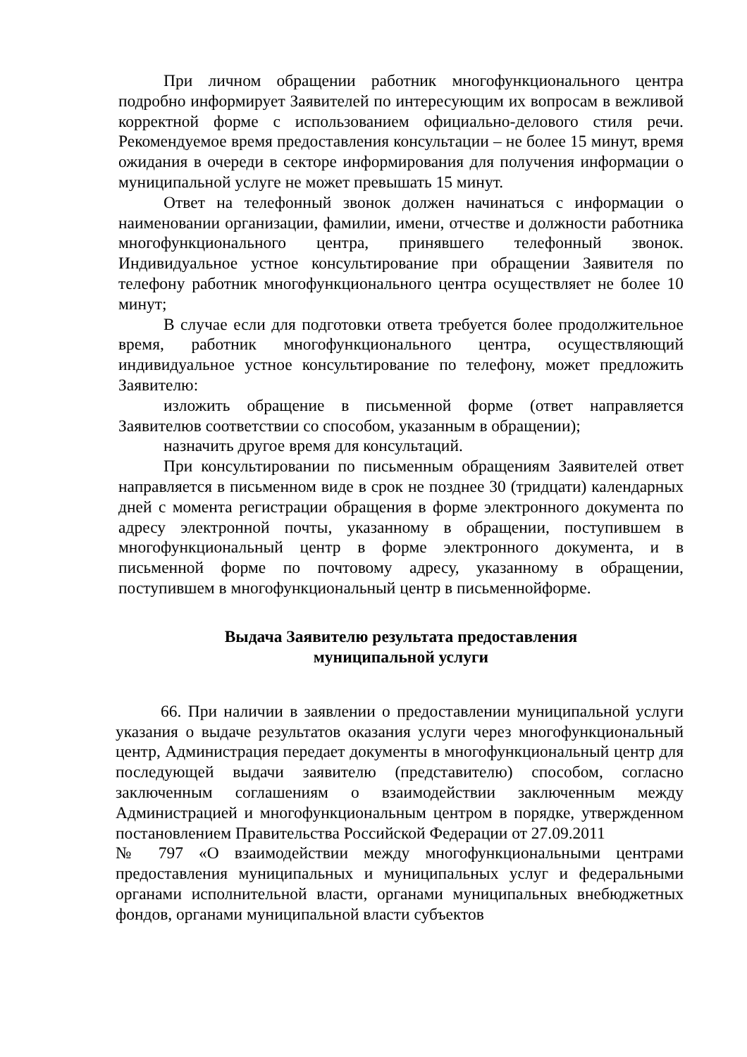При личном обращении работник многофункционального центра подробно информирует Заявителей по интересующим их вопросам в вежливой корректной форме с использованием официально-делового стиля речи. Рекомендуемое время предоставления консультации – не более 15 минут, время ожидания в очереди в секторе информирования для получения информации о муниципальной услуге не может превышать 15 минут.
Ответ на телефонный звонок должен начинаться с информации о наименовании организации, фамилии, имени, отчестве и должности работника многофункционального центра, принявшего телефонный звонок. Индивидуальное устное консультирование при обращении Заявителя по телефону работник многофункционального центра осуществляет не более 10 минут;
В случае если для подготовки ответа требуется более продолжительное время, работник многофункционального центра, осуществляющий индивидуальное устное консультирование по телефону, может предложить Заявителю:
изложить обращение в письменной форме (ответ направляется Заявителюв соответствии со способом, указанным в обращении);
назначить другое время для консультаций.
При консультировании по письменным обращениям Заявителей ответ направляется в письменном виде в срок не позднее 30 (тридцати) календарных дней с момента регистрации обращения в форме электронного документа по адресу электронной почты, указанному в обращении, поступившем в многофункциональный центр в форме электронного документа, и в письменной форме по почтовому адресу, указанному в обращении, поступившем в многофункциональный центр в письменнойформе.
Выдача Заявителю результата предоставления
муниципальной услуги
66. При наличии в заявлении о предоставлении муниципальной услуги указания о выдаче результатов оказания услуги через многофункциональный центр, Администрация передает документы в многофункциональный центр для последующей выдачи заявителю (представителю) способом, согласно заключенным соглашениям о взаимодействии заключенным между Администрацией и многофункциональным центром в порядке, утвержденном постановлением Правительства Российской Федерации от 27.09.2011
№ 797 «О взаимодействии между многофункциональными центрами предоставления муниципальных и муниципальных услуг и федеральными органами исполнительной власти, органами муниципальных внебюджетных фондов, органами муниципальной власти субъектов